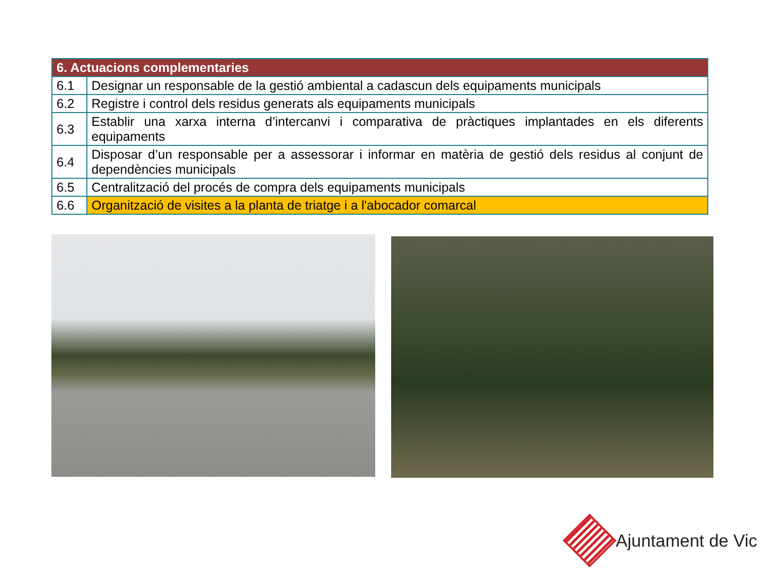| 6. Actuacions complementaries | |
| --- | --- |
| 6.1 | Designar un responsable de la gestió ambiental a cadascun dels equipaments municipals |
| 6.2 | Registre i control dels residus generats als equipaments municipals |
| 6.3 | Establir una xarxa interna d’intercanvi i comparativa de pràctiques implantades en els diferents equipaments |
| 6.4 | Disposar d’un responsable per a assessorar i informar en matèria de gestió dels residus al conjunt de dependències municipals |
| 6.5 | Centralització del procés de compra dels equipaments municipals |
| 6.6 | Organització de visites a la planta de triatge i a l'abocador comarcal |
Ajuntament de Vic